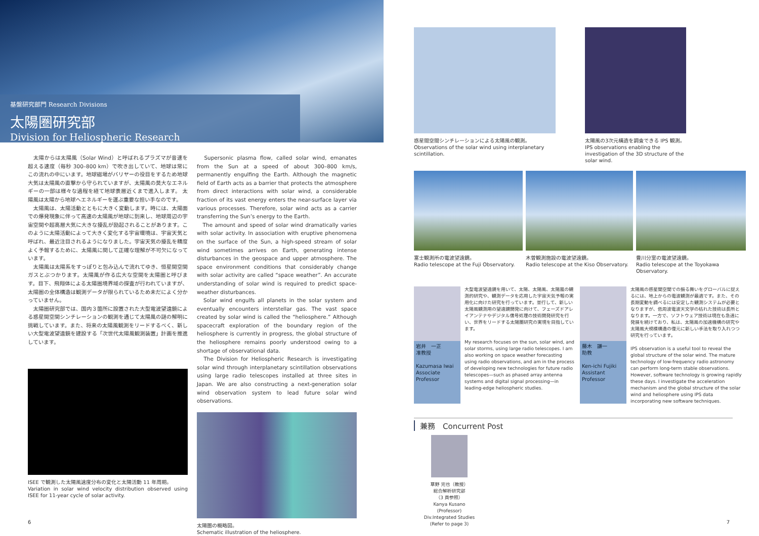基盤研究部門 Research Divisions
太陽圏研究部
Division for Heliospheric Research
　太陽からは太陽風（Solar Wind）と呼ばれるプラズマが音速を超える速度（毎秒 300–800 km）で吹き出していて、地球は常にこの流れの中にいます。地球磁場がバリヤーの役目をするため地球大気は太陽風の直撃から守られていますが、太陽風の莫大なエネルギーの一部は様々な過程を経て地球表層近くまで進入します。 太陽風は太陽から地球へエネルギーを運ぶ重要な担い手なのです。
　太陽風は、太陽活動とともに大きく変動します。時には、太陽面での爆発現象に伴って高速の太陽風が地球に到来し、地球周辺の宇宙空間や超高層大気に大きな擾乱が励起されることがあります。このように太陽活動によって大きく変化する宇宙環境は、宇宙天気と呼ばれ、最近注目されるようになりました。宇宙天気の擾乱を精度よく予報するために、太陽風に関して正確な理解が不可欠になっています。
　太陽風は太陽系をすっぽりと包み込んで流れてゆき、恒星間空間ガスとぶつかります。太陽風が作る広大な空間を太陽圏と呼びます。目下、飛翔体による太陽圏境界域の探査が行われていますが、太陽圏の全体構造は観測データが限られているため未だによく分かっていません。
　太陽圏研究部では、国内３箇所に設置された大型電波望遠鏡による惑星間空間シンチレーションの観測を通じて太陽風の謎の解明に挑戦しています。また、将来の太陽風観測をリードするべく、新しい大型電波望遠鏡を建設する「次世代太陽風観測装置」計画を推進しています。
ISEE で観測した太陽風速度分布の変化と太陽活動 11 年周期。
Variation in solar wind velocity distribution observed using ISEE for 11-year cycle of solar activity.
　Supersonic plasma flow, called solar wind, emanates from the Sun at a speed of about 300–800 km/s, permanently engulfing the Earth. Although the magnetic field of Earth acts as a barrier that protects the atmosphere from direct interactions with solar wind, a considerable fraction of its vast energy enters the near-surface layer via various processes. Therefore, solar wind acts as a carrier transferring the Sun’s energy to the Earth.
　The amount and speed of solar wind dramatically varies with solar activity. In association with eruptive phenomena on the surface of the Sun, a high-speed stream of solar wind sometimes arrives on Earth, generating intense disturbances in the geospace and upper atmosphere. The space environment conditions that considerably change with solar activity are called “space weather”. An accurate understanding of solar wind is required to predict space- weather disturbances.
　Solar wind engulfs all planets in the solar system and eventually encounters interstellar gas. The vast space created by solar wind is called the “heliosphere.” Although spacecraft exploration of the boundary region of the heliosphere is currently in progress, the global structure of the heliosphere remains poorly understood owing to a shortage of observational data.
　The Division for Heliospheric Research is investigating solar wind through interplanetary scintillation observations using large radio telescopes installed at three sites in Japan. We are also constructing a next-generation solar wind observation system to lead future solar wind observations.
太陽圏の概略図。
Schematic illustration of the heliosphere.
6
惑星間空間シンチレーションによる太陽風の観測。
Observations of the solar wind using interplanetary scintillation.
太陽風の3次元構造を調査できる IPS 観測。
IPS observations enabling the investigation of the 3D structure of the solar wind.
富士観測所の電波望遠鏡。
Radio telescope at the Fuji Observatory.
木曽観測施設の電波望遠鏡。
Radio telescope at the Kiso Observatory.
豊川分室の電波望遠鏡。
Radio telescope at the Toyokawa Observatory.
岩井　一正
准教授
Kazumasa Iwai
Associate Professor
大型電波望遠鏡を用いて、太陽、太陽風、太陽嵐の観測的研究や、観測データを応用した宇宙天気予報の実用化に向けた研究を行っています。並行して、新しい太陽風観測用の望遠鏡開発に向けて、フェーズドアレイアンテナやデジタル信号処理の技術開発研究を行い、世界をリードする太陽圏研究の実現を目指しています。
My research focuses on the sun, solar wind, and solar storms, using large radio telescopes. I am also working on space weather forecasting using radio observations, and am in the process of developing new technologies for future radio telescopes—such as phased array antenna systems and digital signal processing—in leading-edge heliospheric studies.
藤木　謙一
助教
Ken-ichi Fujiki
Assistant Professor
太陽風の惑星間空間での振る舞いをグローバルに捉えるには、地上からの電波観測が最適です。また、その長期変動を調べるには安定した観測システムが必要となりますが、低周波電波天文学の枯れた技術は長所となります。一方で、ソフトウェア技術は現在も急速に発展を続けており、私は、太陽風の加速機構の研究や太陽風大規模構造の復元に新しい手法を取り入れつつ研究を行っています。
IPS observation is a useful tool to reveal the global structure of the solar wind. The mature technology of low-frequency radio astronomy can perform long-term stable observations. However, software technology is growing rapidly these days. I investigate the acceleration mechanism and the global structure of the solar wind and heliosphere using IPS data incorporating new software techniques.
兼務　Concurrent Post
草野 完也（教授）
総合解析研究部
（3 頁参照）
Kanya Kusano
(Professor)
Div.Integrated Studies
(Refer to page 3)
7